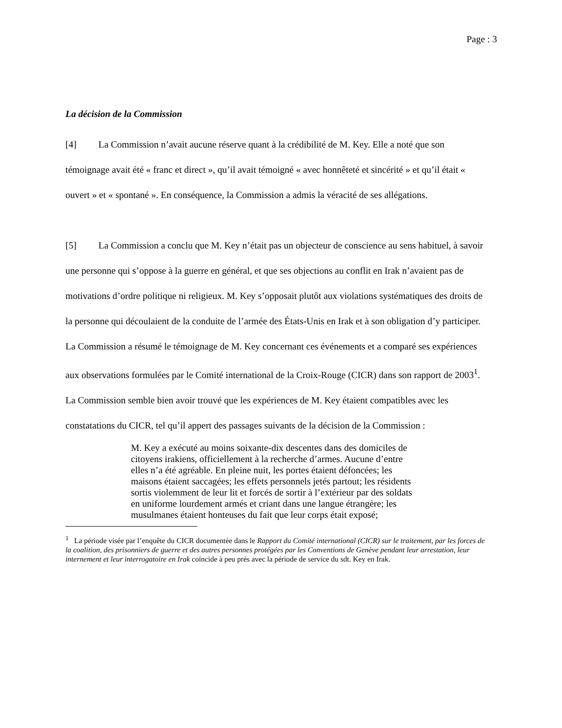Page : 3
La décision de la Commission
[4] La Commission n’avait aucune réserve quant à la crédibilité de M. Key. Elle a noté que son témoignage avait été « franc et direct », qu’il avait témoigné « avec honnêteté et sincérité » et qu’il était « ouvert » et « spontané ». En conséquence, la Commission a admis la véracité de ses allégations.
[5] La Commission a conclu que M. Key n’était pas un objecteur de conscience au sens habituel, à savoir une personne qui s’oppose à la guerre en général, et que ses objections au conflit en Irak n’avaient pas de motivations d’ordre politique ni religieux. M. Key s’opposait plutôt aux violations systématiques des droits de la personne qui découlaient de la conduite de l’armée des États-Unis en Irak et à son obligation d’y participer. La Commission a résumé le témoignage de M. Key concernant ces événements et a comparé ses expériences aux observations formulées par le Comité international de la Croix-Rouge (CICR) dans son rapport de 2003<sup>1</sup>. La Commission semble bien avoir trouvé que les expériences de M. Key étaient compatibles avec les constatations du CICR, tel qu’il appert des passages suivants de la décision de la Commission :
M. Key a exécuté au moins soixante-dix descentes dans des domiciles de citoyens irakiens, officiellement à la recherche d’armes. Aucune d’entre elles n’a été agréable. En pleine nuit, les portes étaient défoncées; les maisons étaient saccagées; les effets personnels jetés partout; les résidents sortis violemment de leur lit et forcés de sortir à l’extérieur par des soldats en uniforme lourdement armés et criant dans une langue étrangère; les musulmanes étaient honteuses du fait que leur corps était exposé;
<sup>1</sup> La période visée par l’enquête du CICR documentée dans le Rapport du Comité international (CICR) sur le traitement, par les forces de la coalition, des prisonniers de guerre et des autres personnes protégées par les Conventions de Genève pendant leur arrestation, leur internement et leur interrogatoire en Irak coïncide à peu près avec la période de service du sdt. Key en Irak.